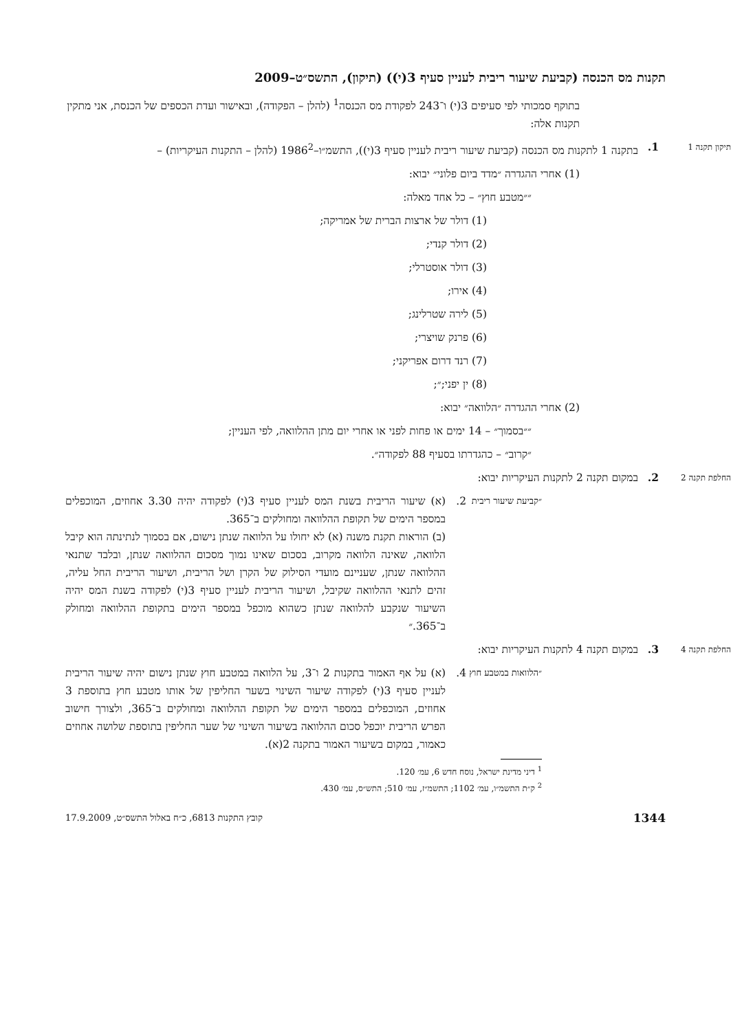תקנות מס הכנסה (קביעת שיעור ריבית לעניין סעיף 3(י)) (תיקון), התשס״ט–2009
בתוקף סמכותי לפי סעיפים 3(י) ו־243 לפקודת מס הכנסה<sup>1</sup> (להלן – הפקודה), ובאישור ועדת הכספים של הכנסת, אני מתקין תקנות אלה:
תיקון תקנה 1
1. בתקנה 1 לתקנות מס הכנסה (קביעת שיעור ריבית לעניין סעיף 3(י)), התשמ״ו–1986<sup>2</sup> (להלן – התקנות העיקריות) –
(1) אחרי ההגדרה ״מדד ביום פלוני״ יבוא:
״״מטבע חוץ״ – כל אחד מאלה:
(1) דולר של ארצות הברית של אמריקה;
(2) דולר קנדי;
(3) דולר אוסטרלי;
(4) אירו;
(5) לירה שטרלינג;
(6) פרנק שויצרי;
(7) רנד דרום אפריקני;
(8) ין יפני;״;
(2) אחרי ההגדרה ״הלוואה״ יבוא:
״״בסמוך״ – 14 ימים או פחות לפני או אחרי יום מתן ההלוואה, לפי העניין;
״קרוב״ – כהגדרתו בסעיף 88 לפקודה״.
החלפת תקנה 2
2. במקום תקנה 2 לתקנות העיקריות יבוא:
״קביעת שיעור ריבית
2. (א) שיעור הריבית בשנת המס לעניין סעיף 3(י) לפקודה יהיה 3.30 אחוזים, המוכפלים במספר הימים של תקופת ההלוואה ומחולקים ב־365.
(ב) הוראות תקנת משנה (א) לא יחולו על הלוואה שנתן נישום, אם בסמוך לנתינתה הוא קיבל הלוואה, שאינה הלוואה מקרוב, בסכום שאינו נמוך מסכום ההלוואה שנתן, ובלבד שתנאי ההלוואה שנתן, שעניינם מועדי הסילוק של הקרן ושל הריבית, ושיעור הריבית החל עליה, זהים לתנאי ההלוואה שקיבל, ושיעור הריבית לעניין סעיף 3(י) לפקודה בשנת המס יהיה השיעור שנקבע להלוואה שנתן כשהוא מוכפל במספר הימים בתקופת ההלוואה ומחולק ב־365.״
החלפת תקנה 4
3. במקום תקנה 4 לתקנות העיקריות יבוא:
״הלוואות במטבע חוץ
4. (א) על אף האמור בתקנות 2 ו־3, על הלוואה במטבע חוץ שנתן נישום יהיה שיעור הריבית לעניין סעיף 3(י) לפקודה שיעור השינוי בשער החליפין של אותו מטבע חוץ בתוספת 3 אחוזים, המוכפלים במספר הימים של תקופת ההלוואה ומחולקים ב־365, ולצורך חישוב הפרש הריבית יוכפל סכום ההלוואה בשיעור השינוי של שער החליפין בתוספת שלושה אחוזים כאמור, במקום בשיעור האמור בתקנה 2(א).
<sup>1</sup> דיני מדינת ישראל, נוסח חדש 6, עמ׳ 120.
<sup>2</sup> ק״ת התשמ״ו, עמ׳ 1102; התשמ״ז, עמ׳ 510; התש״ס, עמ׳ 430.
1344 קובץ התקנות 6813, כ״ח באלול התשס״ט, 17.9.2009